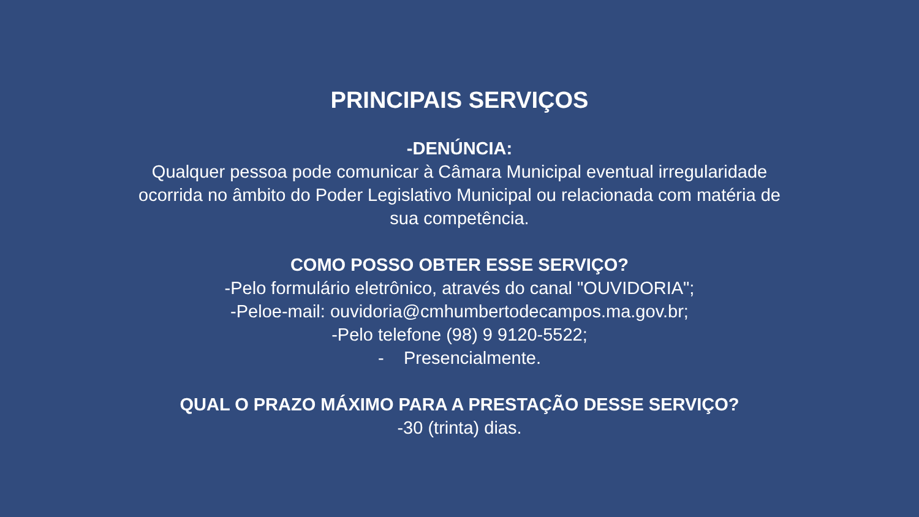PRINCIPAIS SERVIÇOS
-DENÚNCIA:
Qualquer pessoa pode comunicar à Câmara Municipal eventual irregularidade
ocorrida no âmbito do Poder Legislativo Municipal ou relacionada com matéria de
sua competência.
COMO POSSO OBTER ESSE SERVIÇO?
-Pelo formulário eletrônico, através do canal "OUVIDORIA";
-Peloe-mail: ouvidoria@cmhumbertodecampos.ma.gov.br;
-Pelo telefone (98) 9 9120-5522;
- Presencialmente.
QUAL O PRAZO MÁXIMO PARA A PRESTAÇÃO DESSE SERVIÇO?
-30 (trinta) dias.